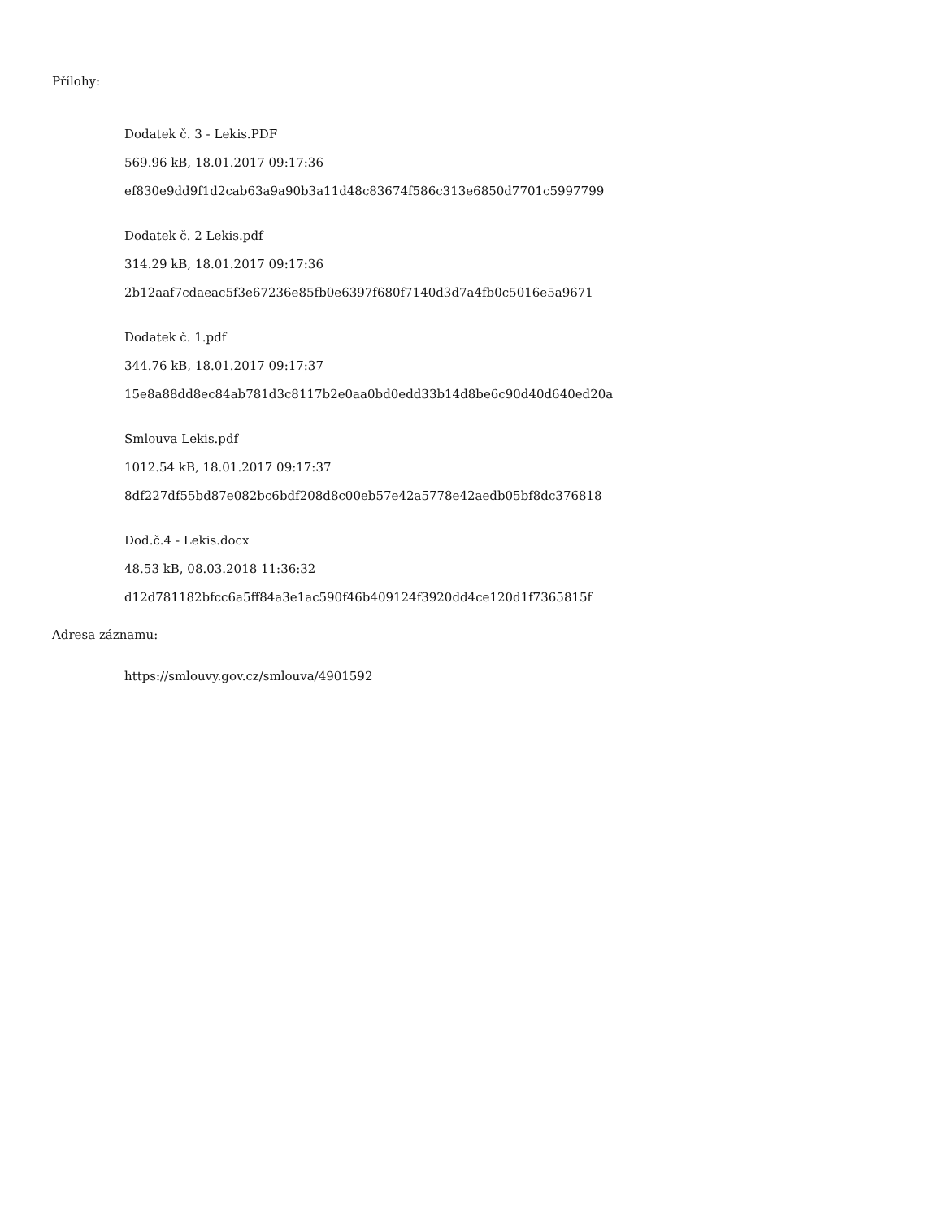Přílohy:
Dodatek č. 3 - Lekis.PDF
569.96 kB, 18.01.2017 09:17:36
ef830e9dd9f1d2cab63a9a90b3a11d48c83674f586c313e6850d7701c5997799
Dodatek č. 2 Lekis.pdf
314.29 kB, 18.01.2017 09:17:36
2b12aaf7cdaeac5f3e67236e85fb0e6397f680f7140d3d7a4fb0c5016e5a9671
Dodatek č. 1.pdf
344.76 kB, 18.01.2017 09:17:37
15e8a88dd8ec84ab781d3c8117b2e0aa0bd0edd33b14d8be6c90d40d640ed20a
Smlouva Lekis.pdf
1012.54 kB, 18.01.2017 09:17:37
8df227df55bd87e082bc6bdf208d8c00eb57e42a5778e42aedb05bf8dc376818
Dod.č.4 - Lekis.docx
48.53 kB, 08.03.2018 11:36:32
d12d781182bfcc6a5ff84a3e1ac590f46b409124f3920dd4ce120d1f7365815f
Adresa záznamu:
https://smlouvy.gov.cz/smlouva/4901592